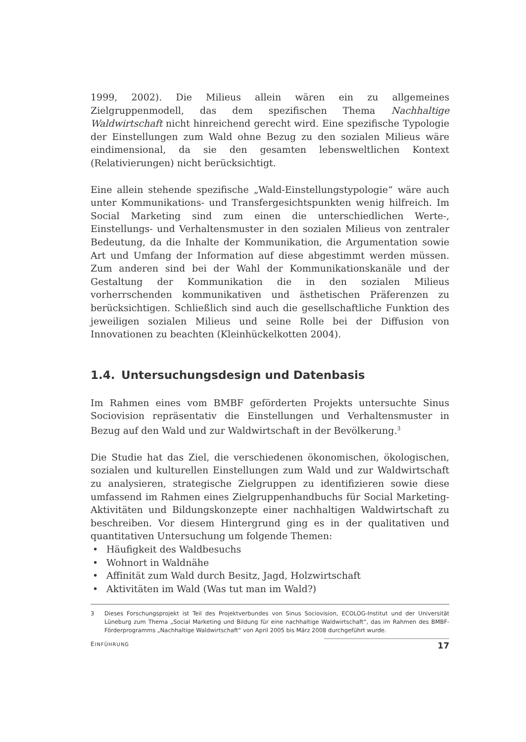1999, 2002). Die Milieus allein wären ein zu allgemeines Zielgruppenmodell, das dem spezifischen Thema Nachhaltige Waldwirtschaft nicht hinreichend gerecht wird. Eine spezifische Typologie der Einstellungen zum Wald ohne Bezug zu den sozialen Milieus wäre eindimensional, da sie den gesamten lebensweltlichen Kontext (Relativierungen) nicht berücksichtigt.
Eine allein stehende spezifische „Wald-Einstellungstypologie“ wäre auch unter Kommunikations- und Transfergesichtspunkten wenig hilfreich. Im Social Marketing sind zum einen die unterschiedlichen Werte-, Einstellungs- und Verhaltensmuster in den sozialen Milieus von zentraler Bedeutung, da die Inhalte der Kommunikation, die Argumentation sowie Art und Umfang der Information auf diese abgestimmt werden müssen. Zum anderen sind bei der Wahl der Kommunikationskanäle und der Gestaltung der Kommunikation die in den sozialen Milieus vorherrschenden kommunikativen und ästhetischen Präferenzen zu berücksichtigen. Schließlich sind auch die gesellschaftliche Funktion des jeweiligen sozialen Milieus und seine Rolle bei der Diffusion von Innovationen zu beachten (Kleinhückelkotten 2004).
1.4. Untersuchungsdesign und Datenbasis
Im Rahmen eines vom BMBF geförderten Projekts untersuchte Sinus Sociovision repräsentativ die Einstellungen und Verhaltensmuster in Bezug auf den Wald und zur Waldwirtschaft in der Bevölkerung.<sup>3</sup>
Die Studie hat das Ziel, die verschiedenen ökonomischen, ökologischen, sozialen und kulturellen Einstellungen zum Wald und zur Waldwirtschaft zu analysieren, strategische Zielgruppen zu identifizieren sowie diese umfassend im Rahmen eines Zielgruppenhandbuchs für Social Marketing-Aktivitäten und Bildungskonzepte einer nachhaltigen Waldwirtschaft zu beschreiben. Vor diesem Hintergrund ging es in der qualitativen und quantitativen Untersuchung um folgende Themen:
• Häufigkeit des Waldbesuchs
• Wohnort in Waldnähe
• Affinität zum Wald durch Besitz, Jagd, Holzwirtschaft
• Aktivitäten im Wald (Was tut man im Wald?)
3 Dieses Forschungsprojekt ist Teil des Projektverbundes von Sinus Sociovision, ECOLOG-Institut und der Universität Lüneburg zum Thema „Social Marketing und Bildung für eine nachhaltige Waldwirtschaft“, das im Rahmen des BMBF-Förderprogramms „Nachhaltige Waldwirtschaft“ von April 2005 bis März 2008 durchgeführt wurde.
EINFÜHRUNG 17